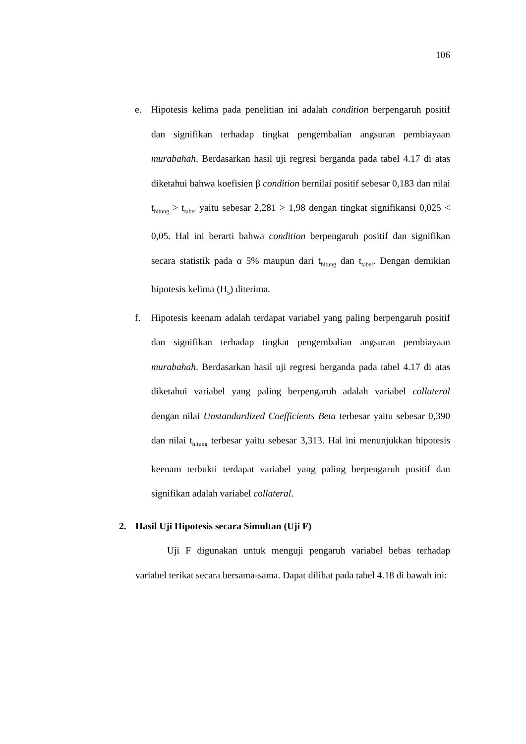106
e. Hipotesis kelima pada penelitian ini adalah condition berpengaruh positif dan signifikan terhadap tingkat pengembalian angsuran pembiayaan murabahah. Berdasarkan hasil uji regresi berganda pada tabel 4.17 di atas diketahui bahwa koefisien β condition bernilai positif sebesar 0,183 dan nilai t<sub>hitung</sub> > t<sub>tabel</sub> yaitu sebesar 2,281 > 1,98 dengan tingkat signifikansi 0,025 < 0,05. Hal ini berarti bahwa condition berpengaruh positif dan signifikan secara statistik pada α 5% maupun dari t<sub>hitung</sub> dan t<sub>tabel</sub>. Dengan demikian hipotesis kelima (H<sub>5</sub>) diterima.
f. Hipotesis keenam adalah terdapat variabel yang paling berpengaruh positif dan signifikan terhadap tingkat pengembalian angsuran pembiayaan murabahah. Berdasarkan hasil uji regresi berganda pada tabel 4.17 di atas diketahui variabel yang paling berpengaruh adalah variabel collateral dengan nilai Unstandardized Coefficients Beta terbesar yaitu sebesar 0,390 dan nilai t<sub>hitung</sub> terbesar yaitu sebesar 3,313. Hal ini menunjukkan hipotesis keenam terbukti terdapat variabel yang paling berpengaruh positif dan signifikan adalah variabel collateral.
2. Hasil Uji Hipotesis secara Simultan (Uji F)
Uji F digunakan untuk menguji pengaruh variabel bebas terhadap variabel terikat secara bersama-sama. Dapat dilihat pada tabel 4.18 di bawah ini: